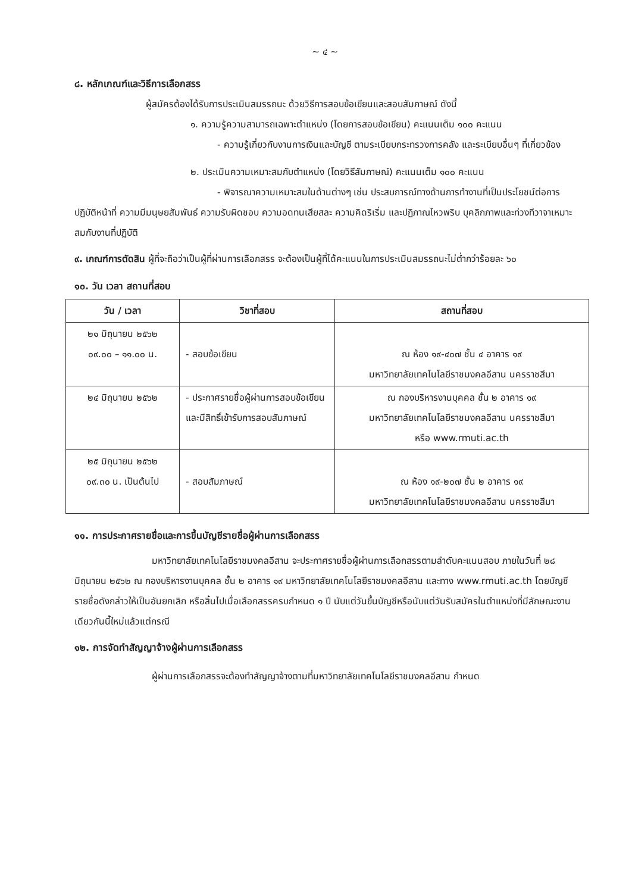~ ๔ ~
๘. หลักเกณฑ์และวิธีการเลือกสรร
ผู้สมัครต้องได้รับการประเมินสมรรถนะ ด้วยวิธีการสอบข้อเขียนและสอบสัมภาษณ์ ดังนี้
๑. ความรู้ความสามารถเฉพาะตำแหน่ง (โดยการสอบข้อเขียน) คะแนนเต็ม ๑๐๐ คะแนน
- ความรู้เกี่ยวกับงานการเงินและบัญชี ตามระเบียบกระทรวงการคลัง และระเบียบอื่นๆ ที่เกี่ยวข้อง
๒. ประเมินความเหมาะสมกับตำแหน่ง (โดยวิธีสัมภาษณ์) คะแนนเต็ม ๑๐๐ คะแนน
- พิจารณาความเหมาะสมในด้านต่างๆ เช่น ประสบการณ์ทางด้านการทำงานที่เป็นประโยชน์ต่อการปฏิบัติหน้าที่ ความมีมนุษยสัมพันธ์ ความรับผิดชอบ ความอดทนเสียสละ ความคิดริเริ่ม และปฏิภาณไหวพริบ บุคลิกภาพและท่วงทีวาจาเหมาะสมกับงานที่ปฏิบัติ
๙. เกณฑ์การตัดสิน ผู้ที่จะถือว่าเป็นผู้ที่ผ่านการเลือกสรร จะต้องเป็นผู้ที่ได้คะแนนในการประเมินสมรรถนะไม่ต่ำกว่าร้อยละ ๖๐
๑๐. วัน เวลา สถานที่สอบ
| วัน / เวลา | วิชาที่สอบ | สถานที่สอบ |
| --- | --- | --- |
| ๒๑ มิถุนายน ๒๕๖๒ ๐๙.๐๐ – ๑๑.๐๐ น. | - สอบข้อเขียน | ณ ห้อง ๑๙-๔๐๗ ชั้น ๔ อาคาร ๑๙ มหาวิทยาลัยเทคโนโลยีราชมงคลอีสาน นครราชสีมา |
| ๒๔ มิถุนายน ๒๕๖๒ | - ประกาศรายชื่อผู้ผ่านการสอบข้อเขียนและมีสิทธิ์เข้ารับการสอบสัมภาษณ์ | ณ กองบริหารงานบุคคล ชั้น ๒ อาคาร ๑๙ มหาวิทยาลัยเทคโนโลยีราชมงคลอีสาน นครราชสีมา หรือ www.rmuti.ac.th |
| ๒๕ มิถุนายน ๒๕๖๒ ๐๙.๓๐ น. เป็นต้นไป | - สอบสัมภาษณ์ | ณ ห้อง ๑๙-๒๐๗ ชั้น ๒ อาคาร ๑๙ มหาวิทยาลัยเทคโนโลยีราชมงคลอีสาน นครราชสีมา |
๑๑. การประกาศรายชื่อและการขึ้นบัญชีรายชื่อผู้ผ่านการเลือกสรร
มหาวิทยาลัยเทคโนโลยีราชมงคลอีสาน จะประกาศรายชื่อผู้ผ่านการเลือกสรรตามลำดับคะแนนสอบ ภายในวันที่ ๒๘ มิถุนายน ๒๕๖๒ ณ กองบริหารงานบุคคล ชั้น ๒ อาคาร ๑๙ มหาวิทยาลัยเทคโนโลยีราชมงคลอีสาน และทาง www.rmuti.ac.th โดยบัญชีรายชื่อดังกล่าวให้เป็นอันยกเลิก หรือสิ้นไปเมื่อเลือกสรรครบกำหนด ๑ ปี นับแต่วันขึ้นบัญชีหรือนับแต่วันรับสมัครในตำแหน่งที่มีลักษณะงานเดียวกันนี้ใหม่แล้วแต่กรณี
๑๒. การจัดทำสัญญาจ้างผู้ผ่านการเลือกสรร
ผู้ผ่านการเลือกสรรจะต้องทำสัญญาจ้างตามที่มหาวิทยาลัยเทคโนโลยีราชมงคลอีสาน กำหนด